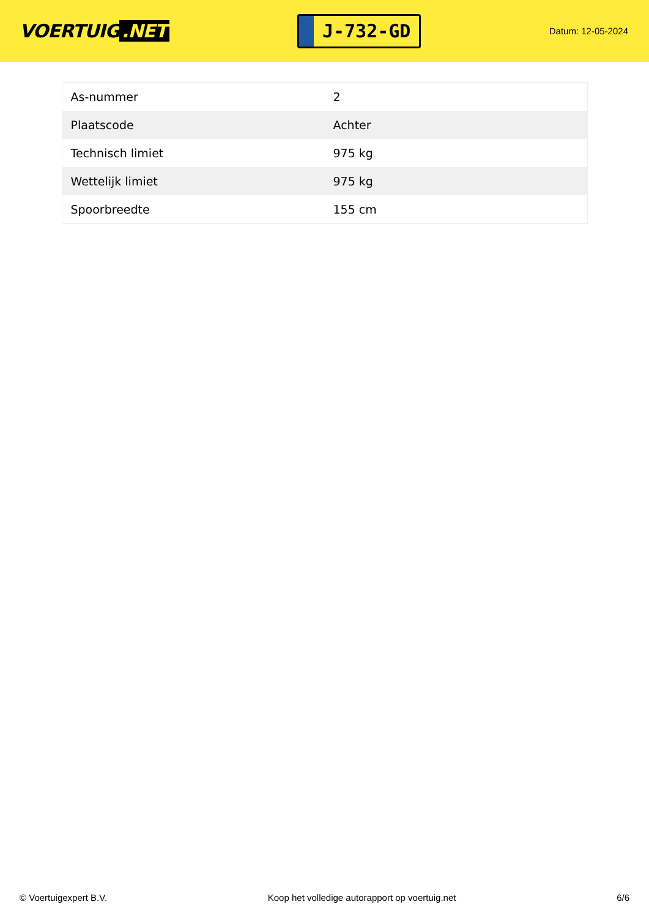VOERTUIG.NET
J-732-GD
Datum: 12-05-2024
| As-nummer | 2 |
| Plaatscode | Achter |
| Technisch limiet | 975 kg |
| Wettelijk limiet | 975 kg |
| Spoorbreedte | 155 cm |
© Voertuigexpert B.V. Koop het volledige autorapport op voertuig.net 6/6